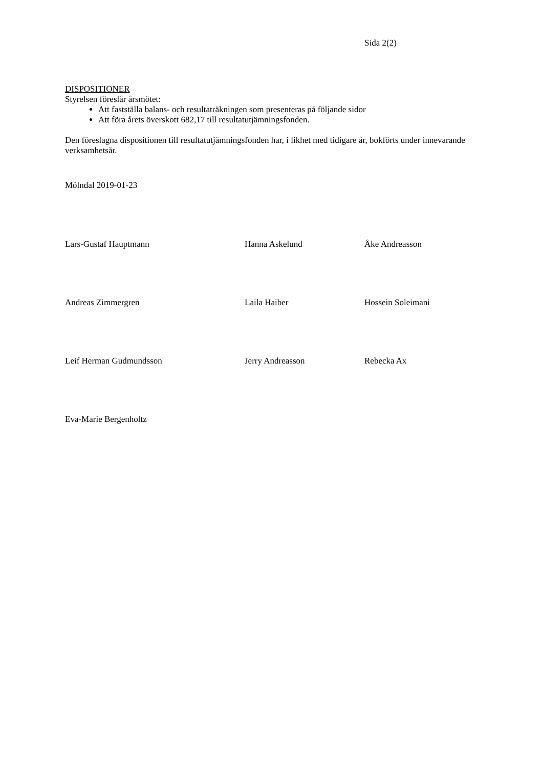Sida 2(2)
DISPOSITIONER
Styrelsen föreslår årsmötet:
Att fastställa balans- och resultaträkningen som presenteras på följande sidor
Att föra årets överskott 682,17 till resultatutjämningsfonden.
Den föreslagna dispositionen till resultatutjämningsfonden har, i likhet med tidigare år, bokförts under innevarande verksamhetsår.
Mölndal 2019-01-23
Lars-Gustaf Hauptmann Hanna Askelund Åke Andreasson
Andreas Zimmergren Laila Haiber Hossein Soleimani
Leif Herman Gudmundsson Jerry Andreasson Rebecka Ax
Eva-Marie Bergenholtz